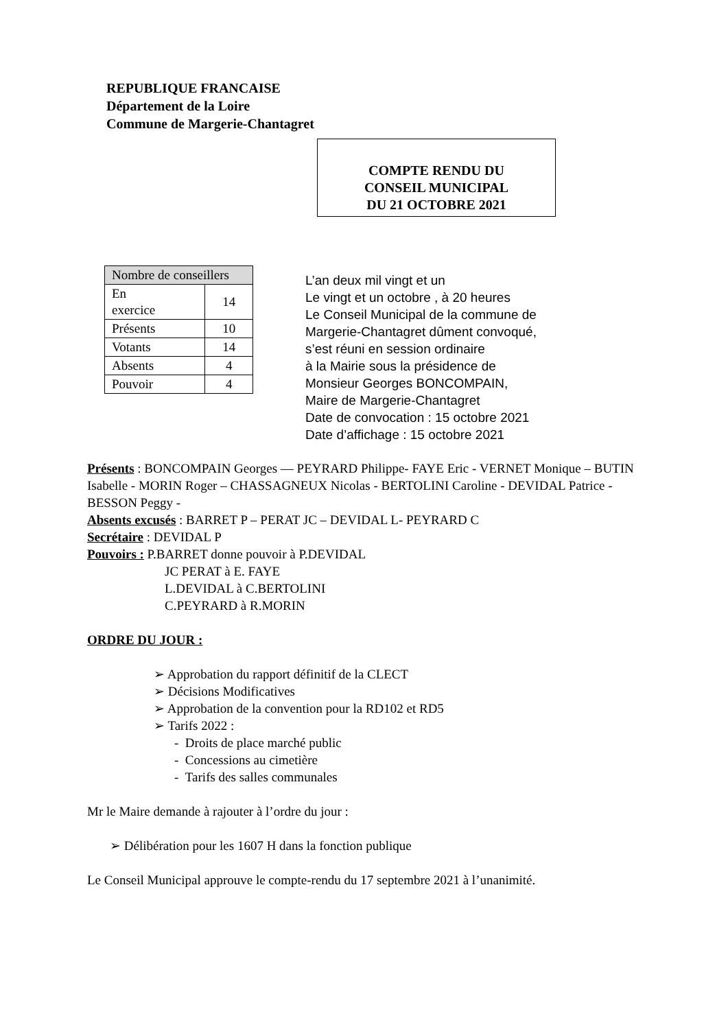REPUBLIQUE FRANCAISE
Département de la Loire
Commune de Margerie-Chantagret
COMPTE RENDU DU
CONSEIL MUNICIPAL
DU 21 OCTOBRE 2021
| Nombre de conseillers | |
| --- | --- |
| En exercice | 14 |
| Présents | 10 |
| Votants | 14 |
| Absents | 4 |
| Pouvoir | 4 |
L’an deux mil vingt et un
Le vingt et un octobre , à 20 heures
Le Conseil Municipal de la commune de
Margerie-Chantagret dûment convoqué,
s’est réuni en session ordinaire
à la Mairie sous la présidence de
Monsieur Georges BONCOMPAIN,
Maire de Margerie-Chantagret
Date de convocation : 15 octobre 2021
Date d’affichage : 15 octobre 2021
Présents : BONCOMPAIN Georges — PEYRARD Philippe- FAYE Eric - VERNET Monique – BUTIN Isabelle - MORIN Roger – CHASSAGNEUX Nicolas - BERTOLINI Caroline - DEVIDAL Patrice - BESSON Peggy -
Absents excusés : BARRET P – PERAT JC – DEVIDAL L- PEYRARD C
Secrétaire : DEVIDAL P
Pouvoirs : P.BARRET donne pouvoir à P.DEVIDAL
JC PERAT à E. FAYE
L.DEVIDAL à C.BERTOLINI
C.PEYRARD à R.MORIN
ORDRE DU JOUR :
➢ Approbation du rapport définitif de la CLECT
➢ Décisions Modificatives
➢ Approbation de la convention pour la RD102 et RD5
➢ Tarifs 2022 :
- Droits de place marché public
- Concessions au cimetière
- Tarifs des salles communales
Mr le Maire demande à rajouter à l’ordre du jour :
➢ Délibération pour les 1607 H dans la fonction publique
Le Conseil Municipal approuve le compte-rendu du 17 septembre 2021 à l’unanimité.